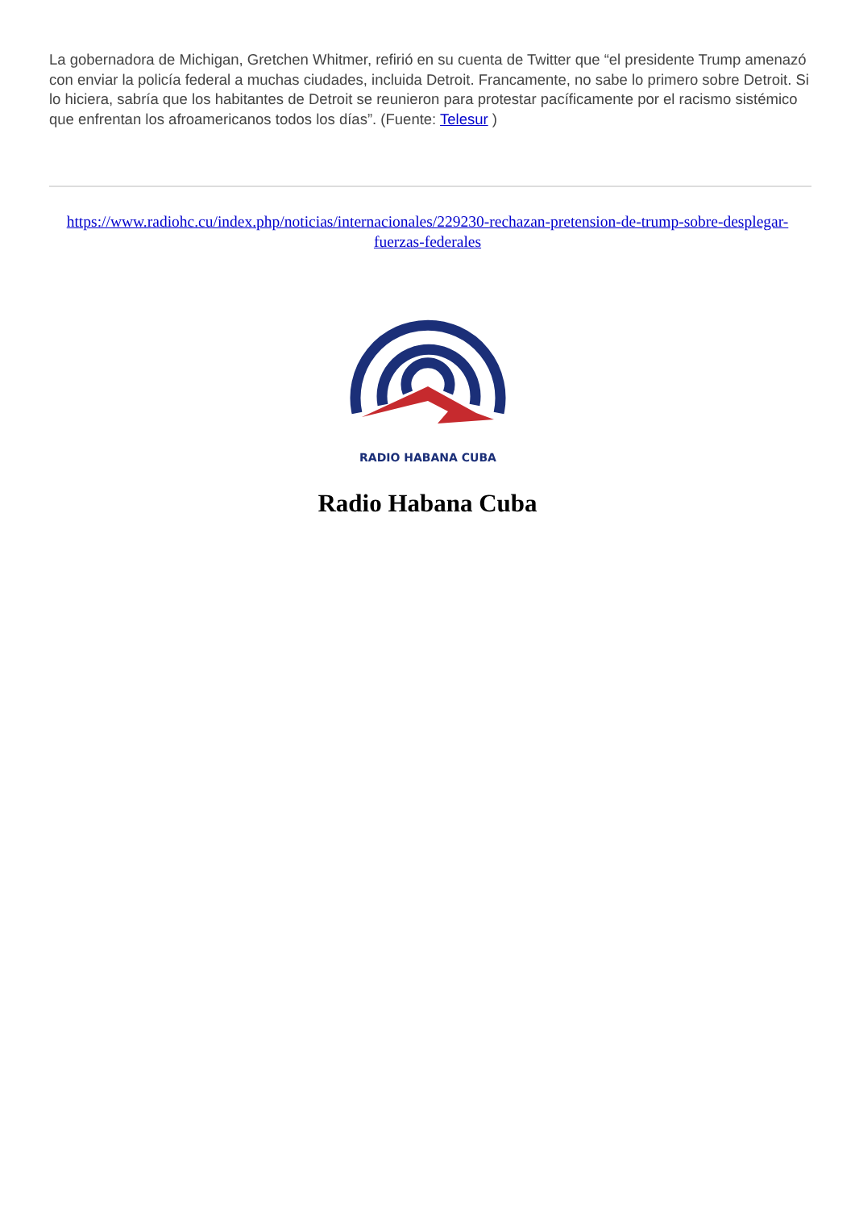La gobernadora de Michigan, Gretchen Whitmer, refirió en su cuenta de Twitter que “el presidente Trump amenazó con enviar la policía federal a muchas ciudades, incluida Detroit. Francamente, no sabe lo primero sobre Detroit. Si lo hiciera, sabría que los habitantes de Detroit se reunieron para protestar pacíficamente por el racismo sistémico que enfrentan los afroamericanos todos los días”. (Fuente: Telesur )
https://www.radiohc.cu/index.php/noticias/internacionales/229230-rechazan-pretension-de-trump-sobre-desplegar-fuerzas-federales
RADIO HABANA CUBA
Radio Habana Cuba